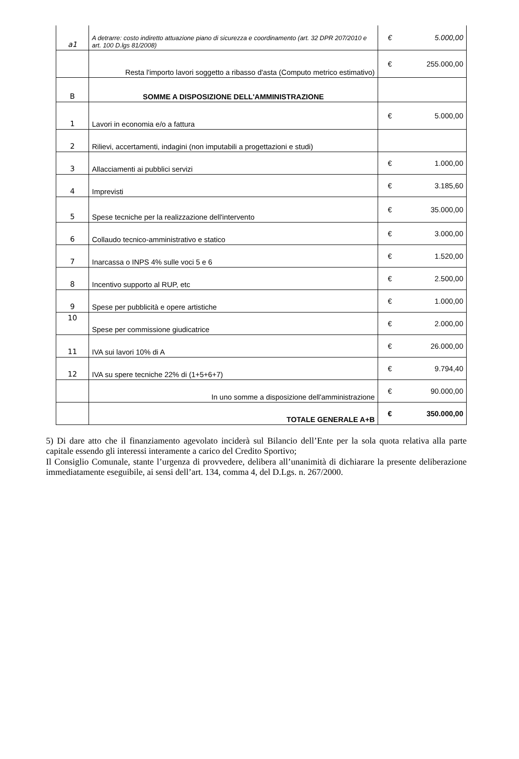| a1 | A detrarre: costo indiretto attuazione piano di sicurezza e coordinamento (art. 32 DPR 207/2010 e art. 100 D.lgs 81/2008) | € | 5.000,00 |
| | Resta l'importo lavori soggetto a ribasso d'asta (Computo metrico estimativo) | € | 255.000,00 |
| B | SOMME A DISPOSIZIONE DELL'AMMINISTRAZIONE | | |
| 1 | Lavori in economia e/o a fattura | € | 5.000,00 |
| 2 | Rilievi, accertamenti, indagini (non imputabili a progettazioni e studi) | | |
| 3 | Allacciamenti ai pubblici servizi | € | 1.000,00 |
| 4 | Imprevisti | € | 3.185,60 |
| 5 | Spese tecniche per la realizzazione dell'intervento | € | 35.000,00 |
| 6 | Collaudo tecnico-amministrativo e statico | € | 3.000,00 |
| 7 | Inarcassa o INPS 4% sulle voci 5 e 6 | € | 1.520,00 |
| 8 | Incentivo supporto al RUP, etc | € | 2.500,00 |
| 9 | Spese per pubblicità e opere artistiche | € | 1.000,00 |
| 10 | Spese per commissione giudicatrice | € | 2.000,00 |
| 11 | IVA sui lavori 10% di A | € | 26.000,00 |
| 12 | IVA su spere tecniche 22% di (1+5+6+7) | € | 9.794,40 |
| | In uno somme a disposizione dell'amministrazione | € | 90.000,00 |
| | TOTALE GENERALE A+B | € | 350.000,00 |
5) Di dare atto che il finanziamento agevolato inciderà sul Bilancio dell’Ente per la sola quota relativa alla parte capitale essendo gli interessi interamente a carico del Credito Sportivo;
Il Consiglio Comunale, stante l’urgenza di provvedere, delibera all’unanimità di dichiarare la presente deliberazione immediatamente eseguibile, ai sensi dell’art. 134, comma 4, del D.Lgs. n. 267/2000.